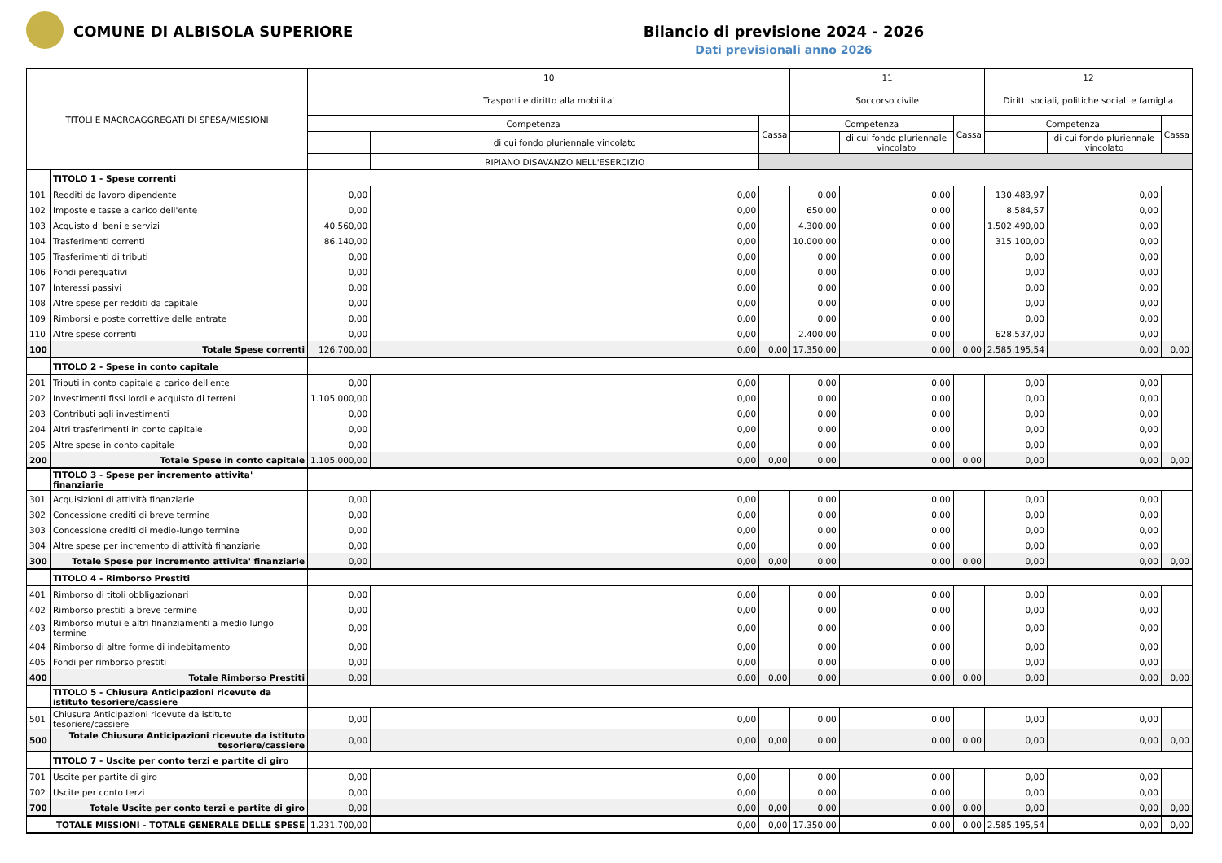COMUNE DI ALBISOLA SUPERIORE Bilancio di previsione 2024 - 2026
Dati previsionali anno 2026
| TITOLI E MACROAGGREGATI DI SPESA/MISSIONI | | 10 | | | 11 | | | 12 | | |
| --- | --- | --- | --- | --- | --- | --- | --- | --- | --- | --- |
| | | Trasporti e diritto alla mobilita' | | | Soccorso civile | | | Diritti sociali, politiche sociali e famiglia | | |
| | | Competenza | | Cassa | Competenza | | Cassa | Competenza | | Cassa |
| | | | di cui fondo pluriennale vincolato | | | di cui fondo pluriennale vincolato | | | di cui fondo pluriennale vincolato | |
| | | | RIPIANO DISAVANZO NELL'ESERCIZIO | | | | | | | |
| | TITOLO 1 - Spese correnti | | | | | | | | | |
| 101 | Redditi da lavoro dipendente | 0,00 | 0,00 | | 0,00 | 0,00 | | 130.483,97 | 0,00 | |
| 102 | Imposte e tasse a carico dell'ente | 0,00 | 0,00 | | 650,00 | 0,00 | | 8.584,57 | 0,00 | |
| 103 | Acquisto di beni e servizi | 40.560,00 | 0,00 | | 4.300,00 | 0,00 | | 1.502.490,00 | 0,00 | |
| 104 | Trasferimenti correnti | 86.140,00 | 0,00 | | 10.000,00 | 0,00 | | 315.100,00 | 0,00 | |
| 105 | Trasferimenti di tributi | 0,00 | 0,00 | | 0,00 | 0,00 | | 0,00 | 0,00 | |
| 106 | Fondi perequativi | 0,00 | 0,00 | | 0,00 | 0,00 | | 0,00 | 0,00 | |
| 107 | Interessi passivi | 0,00 | 0,00 | | 0,00 | 0,00 | | 0,00 | 0,00 | |
| 108 | Altre spese per redditi da capitale | 0,00 | 0,00 | | 0,00 | 0,00 | | 0,00 | 0,00 | |
| 109 | Rimborsi e poste correttive delle entrate | 0,00 | 0,00 | | 0,00 | 0,00 | | 0,00 | 0,00 | |
| 110 | Altre spese correnti | 0,00 | 0,00 | | 2.400,00 | 0,00 | | 628.537,00 | 0,00 | |
| 100 | Totale Spese correnti | 126.700,00 | 0,00 | 0,00 | 17.350,00 | 0,00 | 0,00 | 2.585.195,54 | 0,00 | 0,00 |
| | TITOLO 2 - Spese in conto capitale | | | | | | | | | |
| 201 | Tributi in conto capitale a carico dell'ente | 0,00 | 0,00 | | 0,00 | 0,00 | | 0,00 | 0,00 | |
| 202 | Investimenti fissi lordi e acquisto di terreni | 1.105.000,00 | 0,00 | | 0,00 | 0,00 | | 0,00 | 0,00 | |
| 203 | Contributi agli investimenti | 0,00 | 0,00 | | 0,00 | 0,00 | | 0,00 | 0,00 | |
| 204 | Altri trasferimenti in conto capitale | 0,00 | 0,00 | | 0,00 | 0,00 | | 0,00 | 0,00 | |
| 205 | Altre spese in conto capitale | 0,00 | 0,00 | | 0,00 | 0,00 | | 0,00 | 0,00 | |
| 200 | Totale Spese in conto capitale | 1.105.000,00 | 0,00 | 0,00 | 0,00 | 0,00 | 0,00 | 0,00 | 0,00 | 0,00 |
| | TITOLO 3 - Spese per incremento attivita' finanziarie | | | | | | | | | |
| 301 | Acquisizioni di attività finanziarie | 0,00 | 0,00 | | 0,00 | 0,00 | | 0,00 | 0,00 | |
| 302 | Concessione crediti di breve termine | 0,00 | 0,00 | | 0,00 | 0,00 | | 0,00 | 0,00 | |
| 303 | Concessione crediti di medio-lungo termine | 0,00 | 0,00 | | 0,00 | 0,00 | | 0,00 | 0,00 | |
| 304 | Altre spese per incremento di attività finanziarie | 0,00 | 0,00 | | 0,00 | 0,00 | | 0,00 | 0,00 | |
| 300 | Totale Spese per incremento attivita' finanziarie | 0,00 | 0,00 | 0,00 | 0,00 | 0,00 | 0,00 | 0,00 | 0,00 | 0,00 |
| | TITOLO 4 - Rimborso Prestiti | | | | | | | | | |
| 401 | Rimborso di titoli obbligazionari | 0,00 | 0,00 | | 0,00 | 0,00 | | 0,00 | 0,00 | |
| 402 | Rimborso prestiti a breve termine | 0,00 | 0,00 | | 0,00 | 0,00 | | 0,00 | 0,00 | |
| 403 | Rimborso mutui e altri finanziamenti a medio lungo termine | 0,00 | 0,00 | | 0,00 | 0,00 | | 0,00 | 0,00 | |
| 404 | Rimborso di altre forme di indebitamento | 0,00 | 0,00 | | 0,00 | 0,00 | | 0,00 | 0,00 | |
| 405 | Fondi per rimborso prestiti | 0,00 | 0,00 | | 0,00 | 0,00 | | 0,00 | 0,00 | |
| 400 | Totale Rimborso Prestiti | 0,00 | 0,00 | 0,00 | 0,00 | 0,00 | 0,00 | 0,00 | 0,00 | 0,00 |
| | TITOLO 5 - Chiusura Anticipazioni ricevute da istituto tesoriere/cassiere | | | | | | | | | |
| 501 | Chiusura Anticipazioni ricevute da istituto tesoriere/cassiere | 0,00 | 0,00 | | 0,00 | 0,00 | | 0,00 | 0,00 | |
| 500 | Totale Chiusura Anticipazioni ricevute da istituto tesoriere/cassiere | 0,00 | 0,00 | 0,00 | 0,00 | 0,00 | 0,00 | 0,00 | 0,00 | 0,00 |
| | TITOLO 7 - Uscite per conto terzi e partite di giro | | | | | | | | | |
| 701 | Uscite per partite di giro | 0,00 | 0,00 | | 0,00 | 0,00 | | 0,00 | 0,00 | |
| 702 | Uscite per conto terzi | 0,00 | 0,00 | | 0,00 | 0,00 | | 0,00 | 0,00 | |
| 700 | Totale Uscite per conto terzi e partite di giro | 0,00 | 0,00 | 0,00 | 0,00 | 0,00 | 0,00 | 0,00 | 0,00 | 0,00 |
| TOTALE MISSIONI - TOTALE GENERALE DELLE SPESE | | 1.231.700,00 | 0,00 | 0,00 | 17.350,00 | 0,00 | 0,00 | 2.585.195,54 | 0,00 | 0,00 |